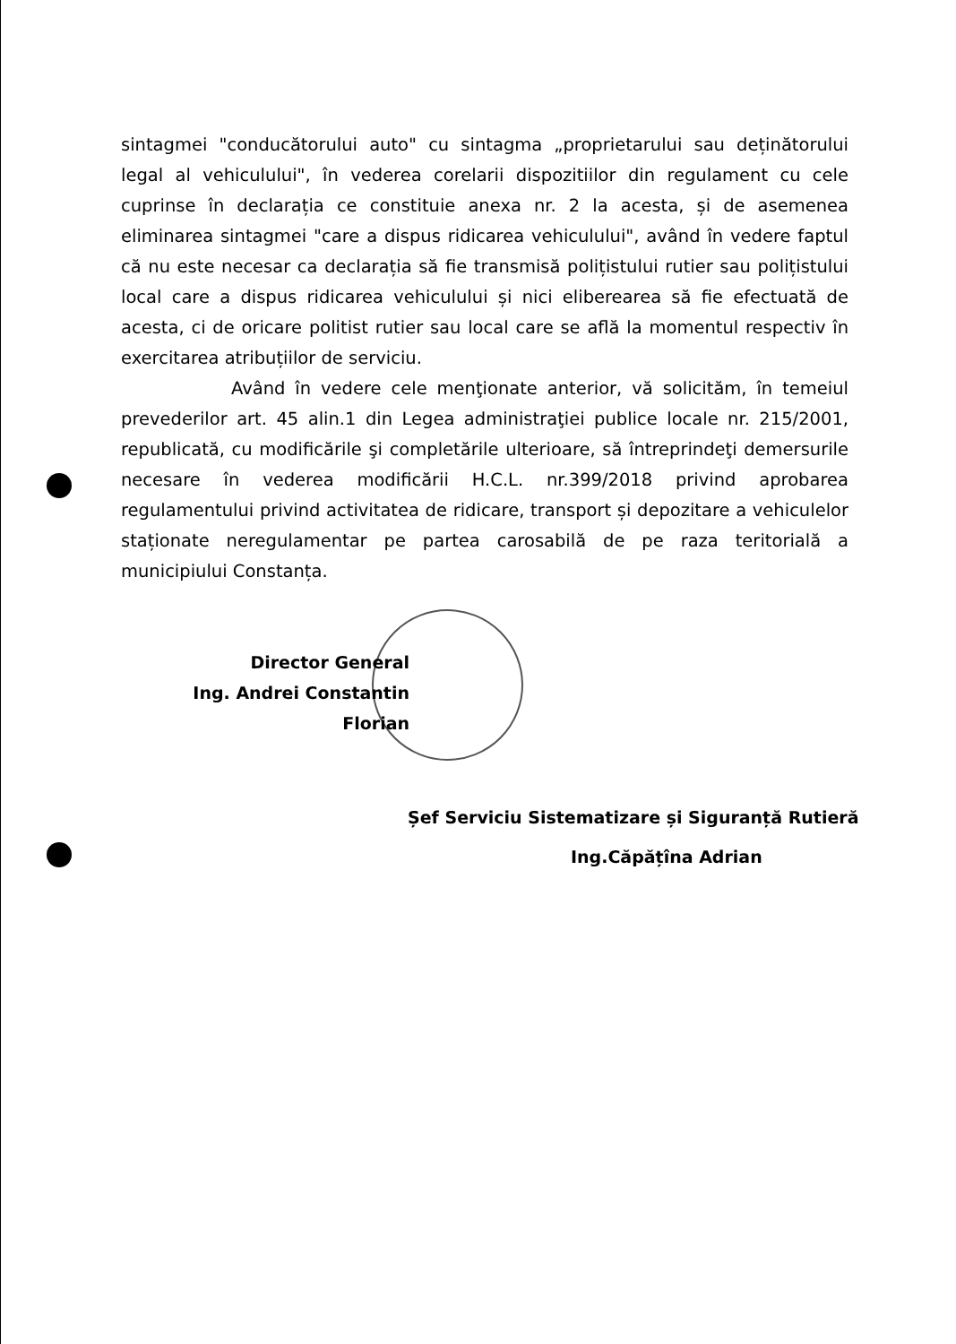sintagmei "conducătorului auto" cu sintagma „proprietarului sau deținătorului legal al vehiculului", în vederea corelarii dispozitiilor din regulament cu cele cuprinse în declarația ce constituie anexa nr. 2 la acesta, și de asemenea eliminarea sintagmei "care a dispus ridicarea vehiculului", având în vedere faptul că nu este necesar ca declarația să fie transmisă polițistului rutier sau polițistului local care a dispus ridicarea vehiculului și nici eliberearea să fie efectuată de acesta, ci de oricare politist rutier sau local care se află la momentul respectiv în exercitarea atribuțiilor de serviciu.
Având în vedere cele menţionate anterior, vă solicităm, în temeiul prevederilor art. 45 alin.1 din Legea administraţiei publice locale nr. 215/2001, republicată, cu modificările şi completările ulterioare, să întreprindeţi demersurile necesare în vederea modificării H.C.L. nr.399/2018 privind aprobarea regulamentului privind activitatea de ridicare, transport și depozitare a vehiculelor staționate neregulamentar pe partea carosabilă de pe raza teritorială a municipiului Constanța.
Director General
Ing. Andrei Constantin Florian
Șef Serviciu Sistematizare și Siguranță Rutieră
Ing.Căpățîna Adrian